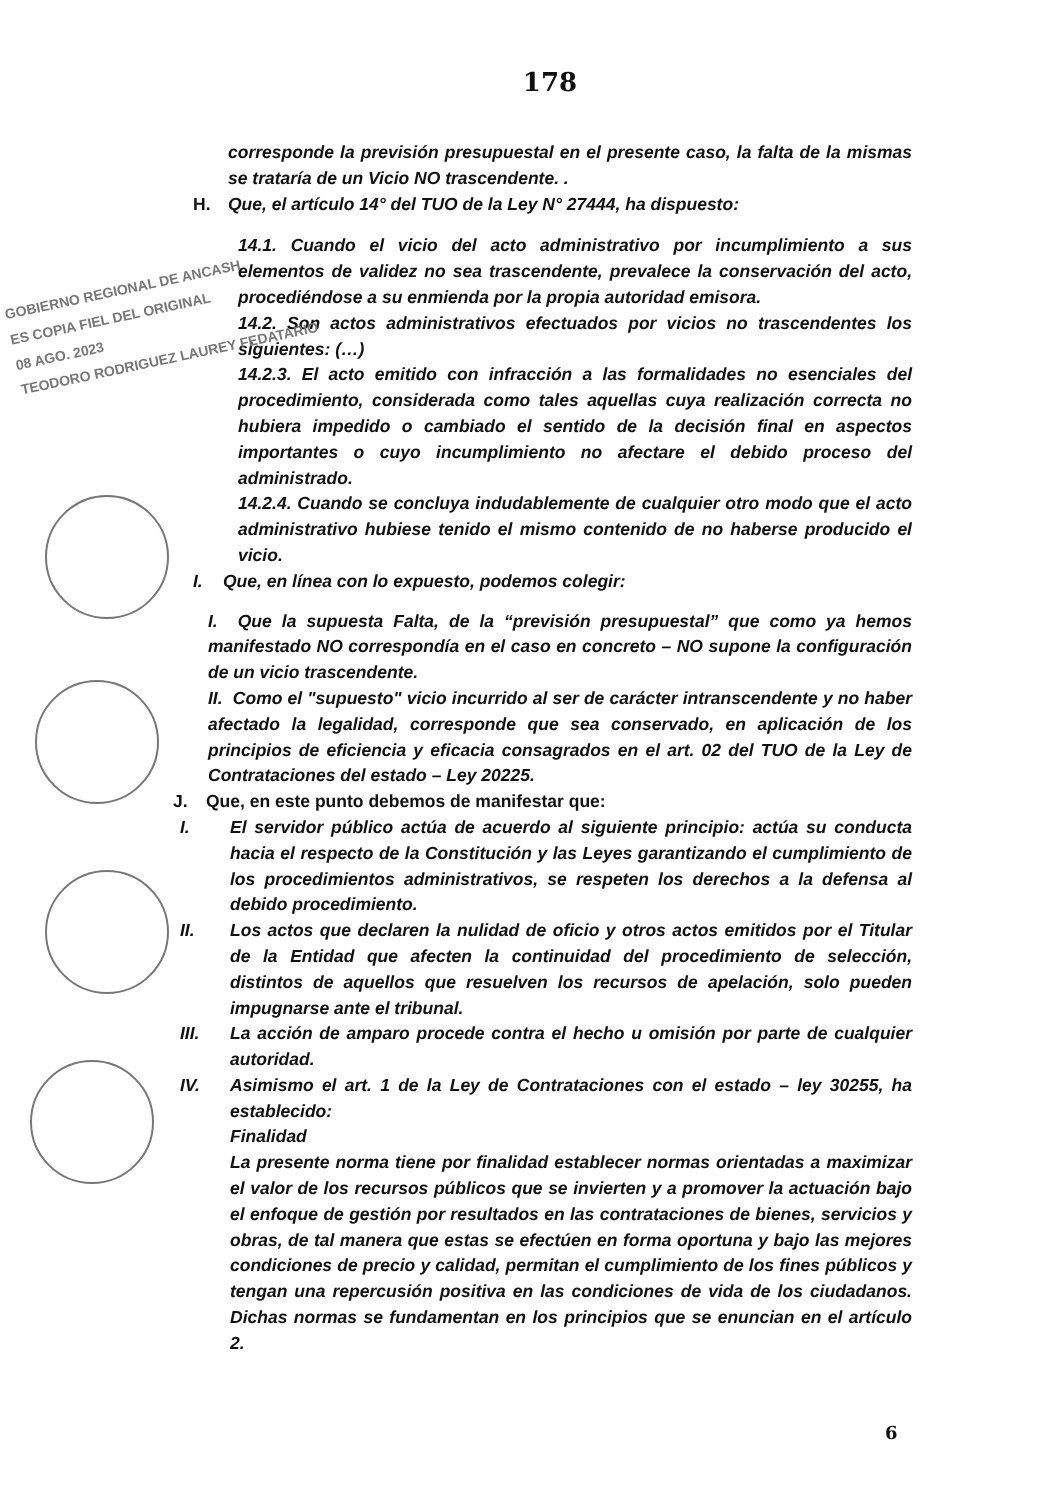GOBIERNO REGIONAL DE ANCASH
ES COPIA FIEL DEL ORIGINAL
08 AGO. 2023
TEODORO RODRIGUEZ LAUREY FEDATARIO
178
corresponde la previsión presupuestal en el presente caso, la falta de la mismas se trataría de un Vicio NO trascendente. .
H. Que, el artículo 14° del TUO de la Ley N° 27444, ha dispuesto:
14.1. Cuando el vicio del acto administrativo por incumplimiento a sus elementos de validez no sea trascendente, prevalece la conservación del acto, procediéndose a su enmienda por la propia autoridad emisora.
14.2. Son actos administrativos efectuados por vicios no trascendentes los siguientes: (…)
14.2.3. El acto emitido con infracción a las formalidades no esenciales del procedimiento, considerada como tales aquellas cuya realización correcta no hubiera impedido o cambiado el sentido de la decisión final en aspectos importantes o cuyo incumplimiento no afectare el debido proceso del administrado.
14.2.4. Cuando se concluya indudablemente de cualquier otro modo que el acto administrativo hubiese tenido el mismo contenido de no haberse producido el vicio.
I. Que, en línea con lo expuesto, podemos colegir:
I. Que la supuesta Falta, de la “previsión presupuestal” que como ya hemos manifestado NO correspondía en el caso en concreto – NO supone la configuración de un vicio trascendente.
II. Como el "supuesto" vicio incurrido al ser de carácter intranscendente y no haber afectado la legalidad, corresponde que sea conservado, en aplicación de los principios de eficiencia y eficacia consagrados en el art. 02 del TUO de la Ley de Contrataciones del estado – Ley 20225.
J. Que, en este punto debemos de manifestar que:
I. El servidor público actúa de acuerdo al siguiente principio: actúa su conducta hacia el respecto de la Constitución y las Leyes garantizando el cumplimiento de los procedimientos administrativos, se respeten los derechos a la defensa al debido procedimiento.
II. Los actos que declaren la nulidad de oficio y otros actos emitidos por el Titular de la Entidad que afecten la continuidad del procedimiento de selección, distintos de aquellos que resuelven los recursos de apelación, solo pueden impugnarse ante el tribunal.
III. La acción de amparo procede contra el hecho u omisión por parte de cualquier autoridad.
IV. Asimismo el art. 1 de la Ley de Contrataciones con el estado – ley 30255, ha establecido:
Finalidad
La presente norma tiene por finalidad establecer normas orientadas a maximizar el valor de los recursos públicos que se invierten y a promover la actuación bajo el enfoque de gestión por resultados en las contrataciones de bienes, servicios y obras, de tal manera que estas se efectúen en forma oportuna y bajo las mejores condiciones de precio y calidad, permitan el cumplimiento de los fines públicos y tengan una repercusión positiva en las condiciones de vida de los ciudadanos. Dichas normas se fundamentan en los principios que se enuncian en el artículo 2.
6